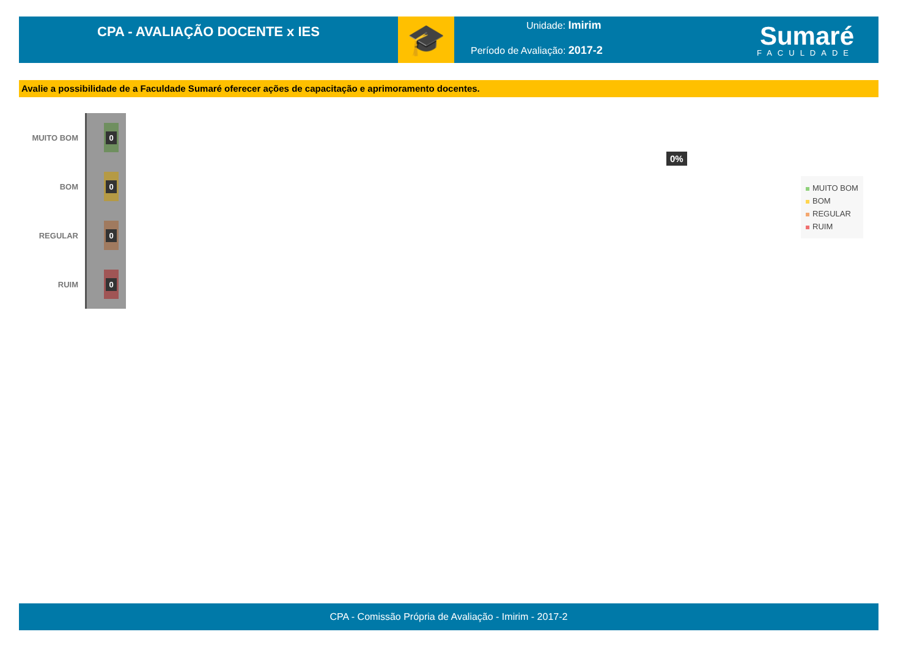CPA - AVALIAÇÃO DOCENTE x IES
🎓
Unidade: Imirim
Período de Avaliação: 2017-2
Sumaré
FACULDADE
Avalie a possibilidade de a Faculdade Sumaré oferecer ações de capacitação e aprimoramento docentes.
MUITO BOM
0
BOM
0
REGULAR
0
RUIM
0
0%
MUITO BOM
BOM
REGULAR
RUIM
CPA - Comissão Própria de Avaliação - Imirim - 2017-2